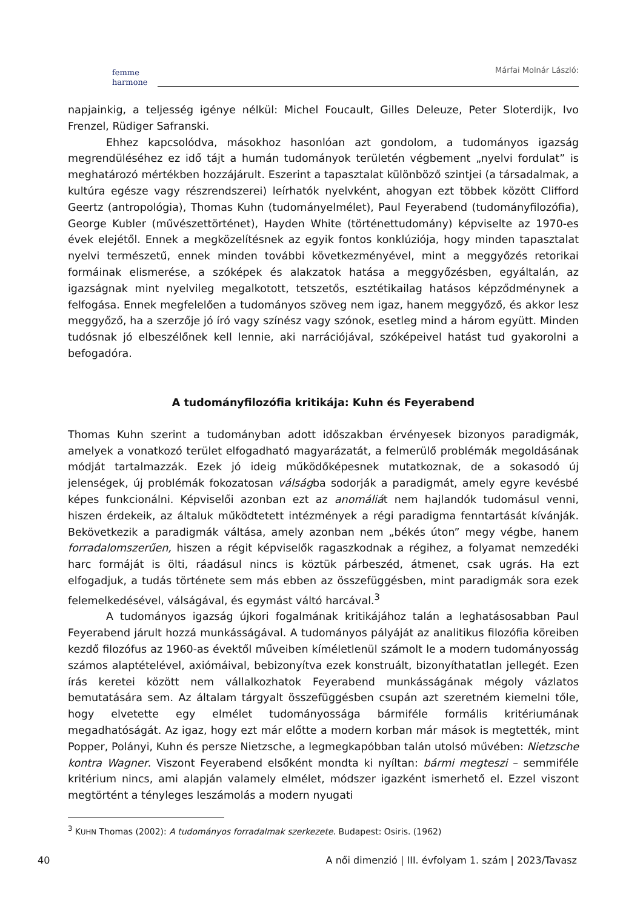femme
harmone
Márfai Molnár László:
napjainkig, a teljesség igénye nélkül: Michel Foucault, Gilles Deleuze, Peter Sloterdijk, Ivo Frenzel, Rüdiger Safranski.
Ehhez kapcsolódva, másokhoz hasonlóan azt gondolom, a tudományos igazság megrendüléséhez ez idő tájt a humán tudományok területén végbement „nyelvi fordulat” is meghatározó mértékben hozzájárult. Eszerint a tapasztalat különböző szintjei (a társadalmak, a kultúra egésze vagy részrendszerei) leírhatók nyelvként, ahogyan ezt többek között Clifford Geertz (antropológia), Thomas Kuhn (tudományelmélet), Paul Feyerabend (tudományfilozófia), George Kubler (művészettörténet), Hayden White (történettudomány) képviselte az 1970-es évek elejétől. Ennek a megközelítésnek az egyik fontos konklúziója, hogy minden tapasztalat nyelvi természetű, ennek minden további következményével, mint a meggyőzés retorikai formáinak elismerése, a szóképek és alakzatok hatása a meggyőzésben, egyáltalán, az igazságnak mint nyelvileg megalkotott, tetszetős, esztétikailag hatásos képződménynek a felfogása. Ennek megfelelően a tudományos szöveg nem igaz, hanem meggyőző, és akkor lesz meggyőző, ha a szerzője jó író vagy színész vagy szónok, esetleg mind a három együtt. Minden tudósnak jó elbeszélőnek kell lennie, aki narrációjával, szóképeivel hatást tud gyakorolni a befogadóra.
A tudományfilozófia kritikája: Kuhn és Feyerabend
Thomas Kuhn szerint a tudományban adott időszakban érvényesek bizonyos paradigmák, amelyek a vonatkozó terület elfogadható magyarázatát, a felmerülő problémák megoldásának módját tartalmazzák. Ezek jó ideig működőképesnek mutatkoznak, de a sokasodó új jelenségek, új problémák fokozatosan válságba sodorják a paradigmát, amely egyre kevésbé képes funkcionálni. Képviselői azonban ezt az anomáliát nem hajlandók tudomásul venni, hiszen érdekeik, az általuk működtetett intézmények a régi paradigma fenntartását kívánják. Bekövetkezik a paradigmák váltása, amely azonban nem „békés úton” megy végbe, hanem forradalomszerűen, hiszen a régit képviselők ragaszkodnak a régihez, a folyamat nemzedéki harc formáját is ölti, ráadásul nincs is köztük párbeszéd, átmenet, csak ugrás. Ha ezt elfogadjuk, a tudás története sem más ebben az összefüggésben, mint paradigmák sora ezek felemelkedésével, válságával, és egymást váltó harcával.<sup>3</sup>
A tudományos igazság újkori fogalmának kritikájához talán a leghatásosabban Paul Feyerabend járult hozzá munkásságával. A tudományos pályáját az analitikus filozófia köreiben kezdő filozófus az 1960-as évektől műveiben kíméletlenül számolt le a modern tudományosság számos alaptételével, axiómáival, bebizonyítva ezek konstruált, bizonyíthatatlan jellegét. Ezen írás keretei között nem vállalkozhatok Feyerabend munkásságának mégoly vázlatos bemutatására sem. Az általam tárgyalt összefüggésben csupán azt szeretném kiemelni tőle, hogy elvetette egy elmélet tudományossága bármiféle formális kritériumának megadhatóságát. Az igaz, hogy ezt már előtte a modern korban már mások is megtették, mint Popper, Polányi, Kuhn és persze Nietzsche, a legmegkapóbban talán utolsó művében: Nietzsche kontra Wagner. Viszont Feyerabend elsőként mondta ki nyíltan: bármi megteszi – semmiféle kritérium nincs, ami alapján valamely elmélet, módszer igazként ismerhető el. Ezzel viszont megtörtént a tényleges leszámolás a modern nyugati
<sup>3</sup> KUHN Thomas (2002): A tudományos forradalmak szerkezete. Budapest: Osiris. (1962)
40 A női dimenzió | III. évfolyam 1. szám | 2023/Tavasz